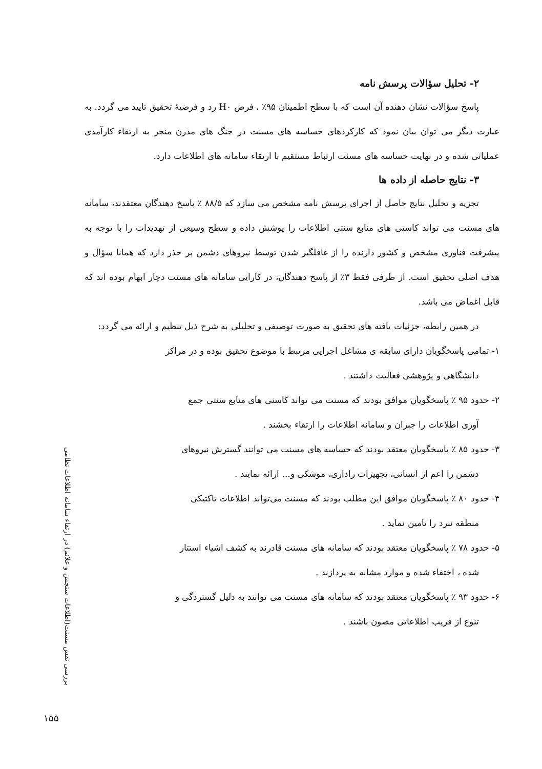۲- تحلیل سؤالات پرسش نامه
پاسخ سؤالات نشان دهنده آن است که با سطح اطمینان ۹۵٪ ، فرض H۰ رد و فرضیهٔ تحقیق تایید می گردد. به عبارت دیگر می توان بیان نمود که کارکردهای حساسه های مسنت در جنگ های مدرن منجر به ارتقاء کارآمدی عملیاتی شده و در نهایت حساسه های مسنت ارتباط مستقیم با ارتقاء سامانه های اطلاعات دارد.
۳- نتایج حاصله از داده ها
تجزیه و تحلیل نتایج حاصل از اجرای پرسش نامه مشخص می سازد که ۸۸/۵ ٪ پاسخ دهندگان معتقدند، سامانه های مسنت می تواند کاستی های منابع سنتی اطلاعات را پوشش داده و سطح وسیعی از تهدیدات را با توجه به پیشرفت فناوری مشخص و کشور دارنده را از غافلگیر شدن توسط نیروهای دشمن بر حذر دارد که همانا سؤال و هدف اصلی تحقیق است. از طرفی فقط ۳٪ از پاسخ دهندگان، در کارایی سامانه های مسنت دچار ابهام بوده اند که قابل اغماض می باشد.
در همین رابطه، جزئیات یافته های تحقیق به صورت توصیفی و تحلیلی به شرح ذیل تنظیم و ارائه می گردد:
۱- تمامی پاسخگویان دارای سابقه ی مشاغل اجرایی مرتبط با موضوع تحقیق بوده و در مراکز
دانشگاهی و پژوهشی فعالیت داشتند .
۲- حدود ۹۵ ٪ پاسخگویان موافق بودند که مسنت می تواند کاستی های منابع سنتی جمع
آوری اطلاعات را جبران و سامانه اطلاعات را ارتقاء بخشند .
۳- حدود ۸۵ ٪ پاسخگویان معتقد بودند که حساسه های مسنت می توانند گسترش نیروهای
دشمن را اعم از انسانی، تجهیزات راداری، موشکی و... ارائه نمایند .
۴- حدود ۸۰ ٪ پاسخگویان موافق این مطلب بودند که مسنت می‌تواند اطلاعات تاکتیکی
منطقه نبرد را تامین نماید .
۵- حدود ۷۸ ٪ پاسخگویان معتقد بودند که سامانه های مسنت قادرند به کشف اشیاء استتار
شده ، اختفاء شده و موارد مشابه به پردازند .
۶- حدود ۹۳ ٪ پاسخگویان معتقد بودند که سامانه های مسنت می توانند به دلیل گستردگی و
تنوع از فریب اطلاعاتی مصون باشند .
بررسی نقش مسنت(اطلاعات سنجش و علائم) در ارتقاء سامانه اطلاعات نظامی
۱۵۵